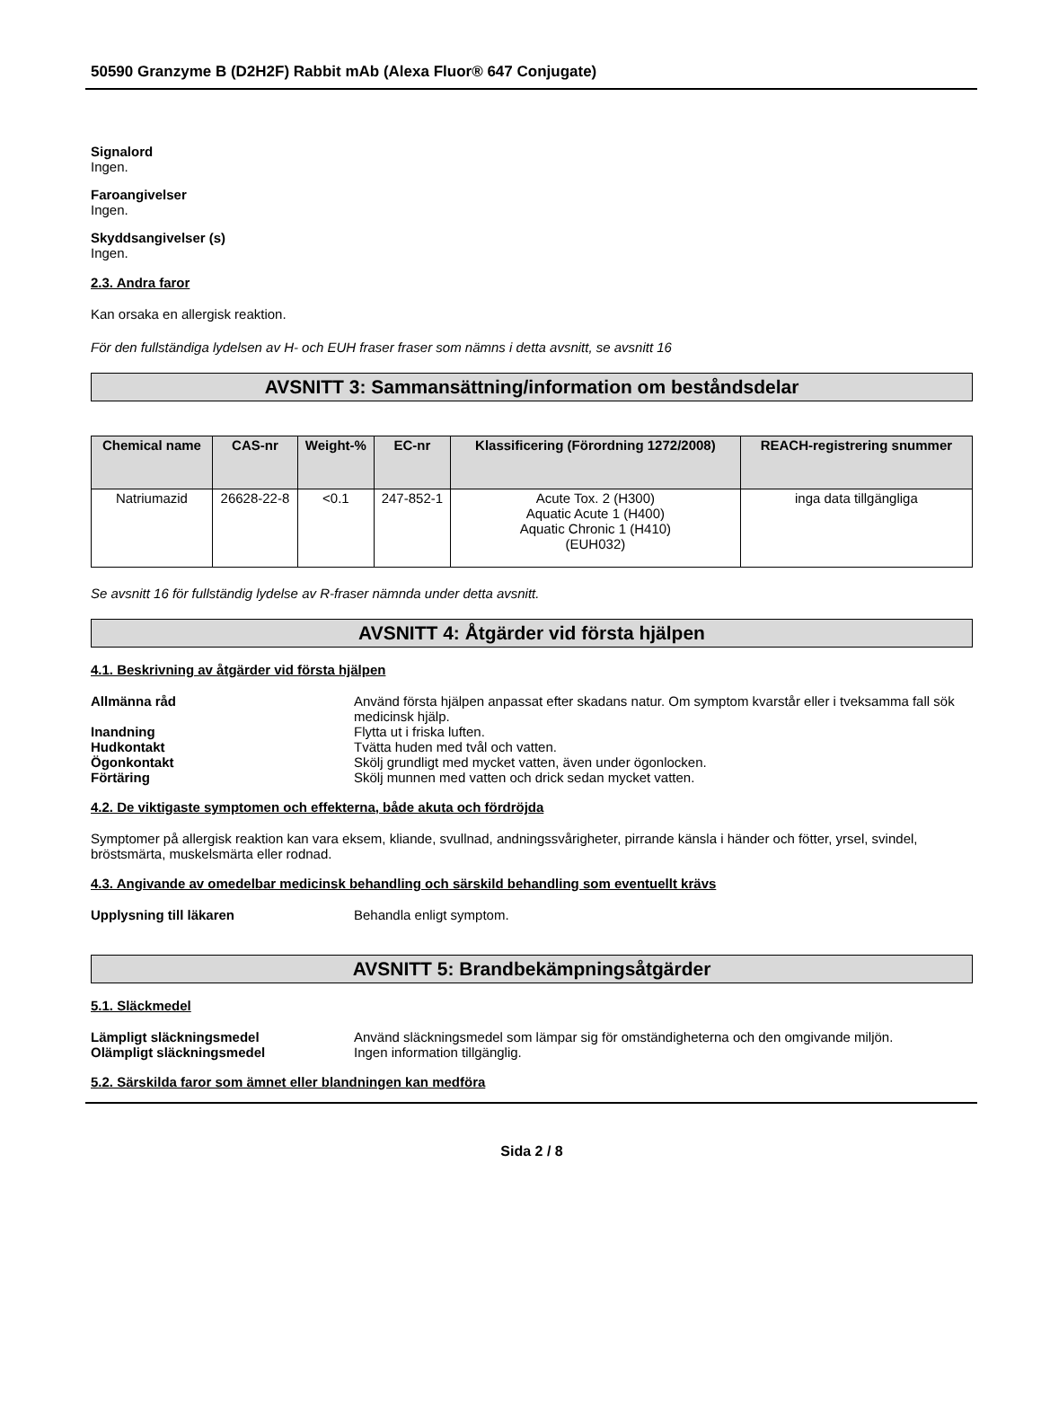50590 Granzyme B (D2H2F) Rabbit mAb (Alexa Fluor® 647 Conjugate)
Signalord
Ingen.
Faroangivelser
Ingen.
Skyddsangivelser (s)
Ingen.
2.3. Andra faror
Kan orsaka en allergisk reaktion.
För den fullständiga lydelsen av H- och EUH fraser fraser som nämns i detta avsnitt, se avsnitt 16
AVSNITT 3: Sammansättning/information om beståndsdelar
| Chemical name | CAS-nr | Weight-% | EC-nr | Klassificering (Förordning 1272/2008) | REACH-registrering snummer |
| --- | --- | --- | --- | --- | --- |
| Natriumazid | 26628-22-8 | <0.1 | 247-852-1 | Acute Tox. 2 (H300) Aquatic Acute 1 (H400) Aquatic Chronic 1 (H410) (EUH032) | inga data tillgängliga |
Se avsnitt 16 för fullständig lydelse av R-fraser nämnda under detta avsnitt.
AVSNITT 4: Åtgärder vid första hjälpen
4.1. Beskrivning av åtgärder vid första hjälpen
Allmänna råd Använd första hjälpen anpassat efter skadans natur. Om symptom kvarstår eller i tveksamma fall sök medicinsk hjälp.
Inandning Flytta ut i friska luften.
Hudkontakt Tvätta huden med tvål och vatten.
Ögonkontakt Skölj grundligt med mycket vatten, även under ögonlocken.
Förtäring Skölj munnen med vatten och drick sedan mycket vatten.
4.2. De viktigaste symptomen och effekterna, både akuta och fördröjda
Symptomer på allergisk reaktion kan vara eksem, kliande, svullnad, andningssvårigheter, pirrande känsla i händer och fötter, yrsel, svindel, bröstsmärta, muskelsmärta eller rodnad.
4.3. Angivande av omedelbar medicinsk behandling och särskild behandling som eventuellt krävs
Upplysning till läkaren Behandla enligt symptom.
AVSNITT 5: Brandbekämpningsåtgärder
5.1. Släckmedel
Lämpligt släckningsmedel Använd släckningsmedel som lämpar sig för omständigheterna och den omgivande miljön.
Olämpligt släckningsmedel Ingen information tillgänglig.
5.2. Särskilda faror som ämnet eller blandningen kan medföra
Sida 2 / 8